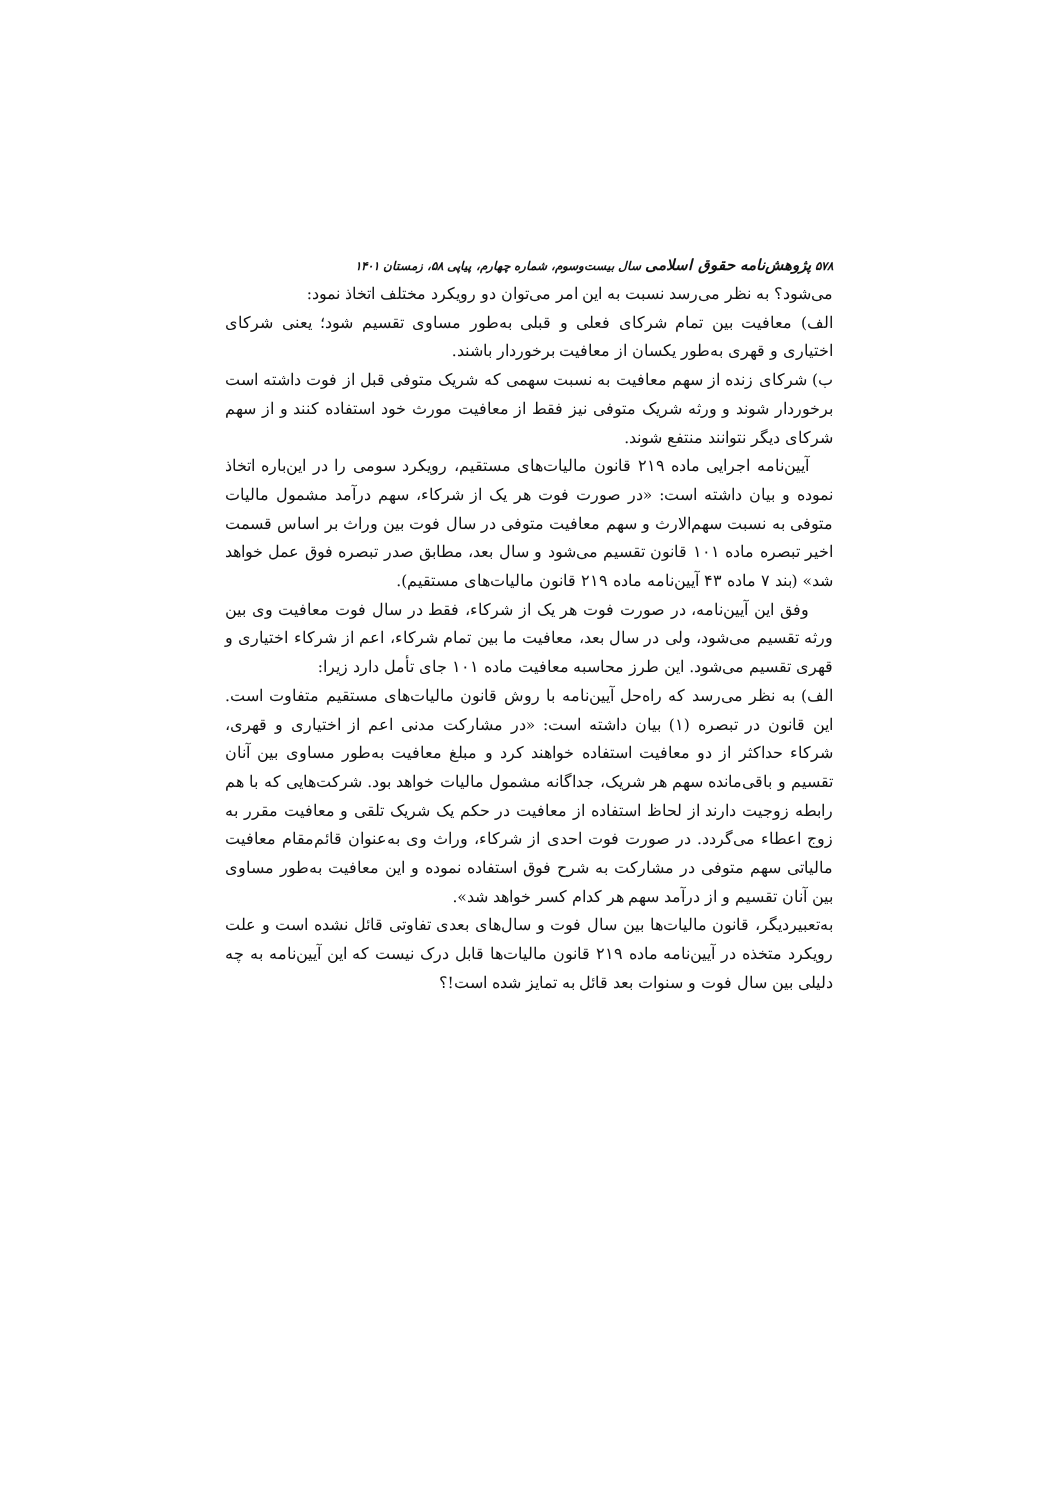۵۷۸ پژوهش‌نامه حقوق اسلامی سال بیست‌وسوم، شماره چهارم، پیاپی ۵۸، زمستان ۱۴۰۱
می‌شود؟ به نظر می‌رسد نسبت به این امر می‌توان دو رویکرد مختلف اتخاذ نمود:
الف) معافیت بین تمام شرکای فعلی و قبلی به‌طور مساوی تقسیم شود؛ یعنی شرکای اختیاری و قهری به‌طور یکسان از معافیت برخوردار باشند.
ب) شرکای زنده از سهم معافیت به نسبت سهمی که شریک متوفی قبل از فوت داشته است برخوردار شوند و ورثه شریک متوفی نیز فقط از معافیت مورث خود استفاده کنند و از سهم شرکای دیگر نتوانند منتفع شوند.
آیین‌نامه اجرایی ماده ۲۱۹ قانون مالیات‌های مستقیم، رویکرد سومی را در این‌باره اتخاذ نموده و بیان داشته است: «در صورت فوت هر یک از شرکاء، سهم درآمد مشمول مالیات متوفی به نسبت سهم‌الارث و سهم معافیت متوفی در سال فوت بین وراث بر اساس قسمت اخیر تبصره ماده ۱۰۱ قانون تقسیم می‌شود و سال بعد، مطابق صدر تبصره فوق عمل خواهد شد» (بند ۷ ماده ۴۳ آیین‌نامه ماده ۲۱۹ قانون مالیات‌های مستقیم).
وفق این آیین‌نامه، در صورت فوت هر یک از شرکاء، فقط در سال فوت معافیت وی بین ورثه تقسیم می‌شود، ولی در سال بعد، معافیت ما بین تمام شرکاء، اعم از شرکاء اختیاری و قهری تقسیم می‌شود. این طرز محاسبه معافیت ماده ۱۰۱ جای تأمل دارد زیرا:
الف) به نظر می‌رسد که راه‌حل آیین‌نامه با روش قانون مالیات‌های مستقیم متفاوت است. این قانون در تبصره (۱) بیان داشته است: «در مشارکت مدنی اعم از اختیاری و قهری، شرکاء حداکثر از دو معافیت استفاده خواهند کرد و مبلغ معافیت به‌طور مساوی بین آنان تقسیم و باقی‌مانده سهم هر شریک، جداگانه مشمول مالیات خواهد بود. شرکت‌هایی که با هم رابطه زوجیت دارند از لحاظ استفاده از معافیت در حکم یک شریک تلقی و معافیت مقرر به زوج اعطاء می‌گردد. در صورت فوت احدی از شرکاء، وراث وی به‌عنوان قائم‌مقام معافیت مالیاتی سهم متوفی در مشارکت به شرح فوق استفاده نموده و این معافیت به‌طور مساوی بین آنان تقسیم و از درآمد سهم هر کدام کسر خواهد شد».
به‌تعبیردیگر، قانون مالیات‌ها بین سال فوت و سال‌های بعدی تفاوتی قائل نشده است و علت رویکرد متخذه در آیین‌نامه ماده ۲۱۹ قانون مالیات‌ها قابل درک نیست که این آیین‌نامه به چه دلیلی بین سال فوت و سنوات بعد قائل به تمایز شده است!؟